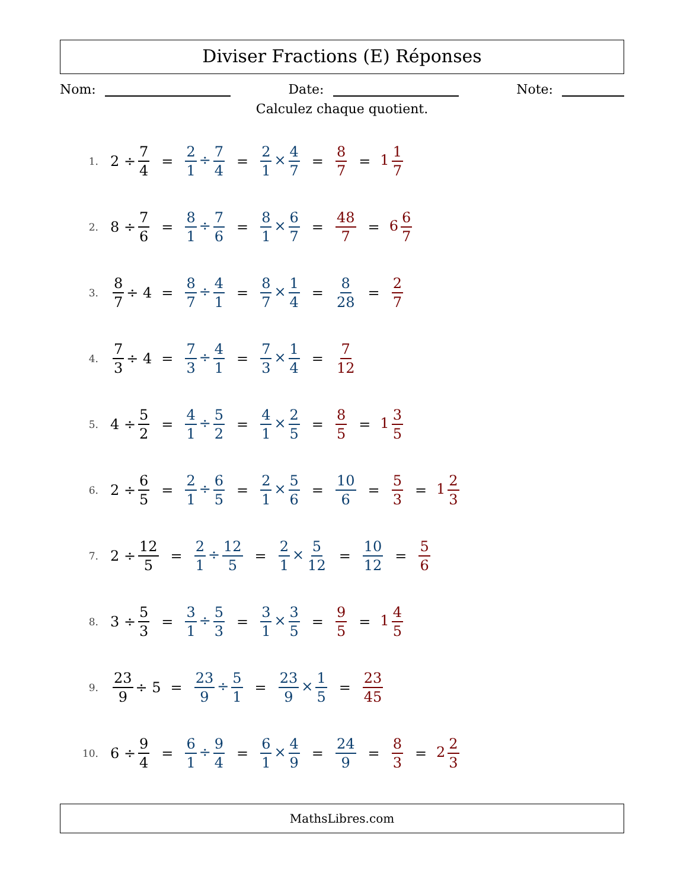Diviser Fractions (E) Réponses
Nom: Date: Note:
Calculez chaque quotient.
1. 2 ÷ 7 4 = 2 1 ÷ 7 4 = 2 1 × 4 7 = 8 7 = 1 1 7
2. 8 ÷ 7 6 = 8 1 ÷ 7 6 = 8 1 × 6 7 = 48 7 = 6 6 7
3. 8 7 ÷ 4 = 8 7 ÷ 4 1 = 8 7 × 1 4 = 8 28 = 2 7
4. 7 3 ÷ 4 = 7 3 ÷ 4 1 = 7 3 × 1 4 = 7 12
5. 4 ÷ 5 2 = 4 1 ÷ 5 2 = 4 1 × 2 5 = 8 5 = 1 3 5
6. 2 ÷ 6 5 = 2 1 ÷ 6 5 = 2 1 × 5 6 = 10 6 = 5 3 = 1 2 3
7. 2 ÷ 12 5 = 2 1 ÷ 12 5 = 2 1 × 5 12 = 10 12 = 5 6
8. 3 ÷ 5 3 = 3 1 ÷ 5 3 = 3 1 × 3 5 = 9 5 = 1 4 5
9. 23 9 ÷ 5 = 23 9 ÷ 5 1 = 23 9 × 1 5 = 23 45
10. 6 ÷ 9 4 = 6 1 ÷ 9 4 = 6 1 × 4 9 = 24 9 = 8 3 = 2 2 3
MathsLibres.com